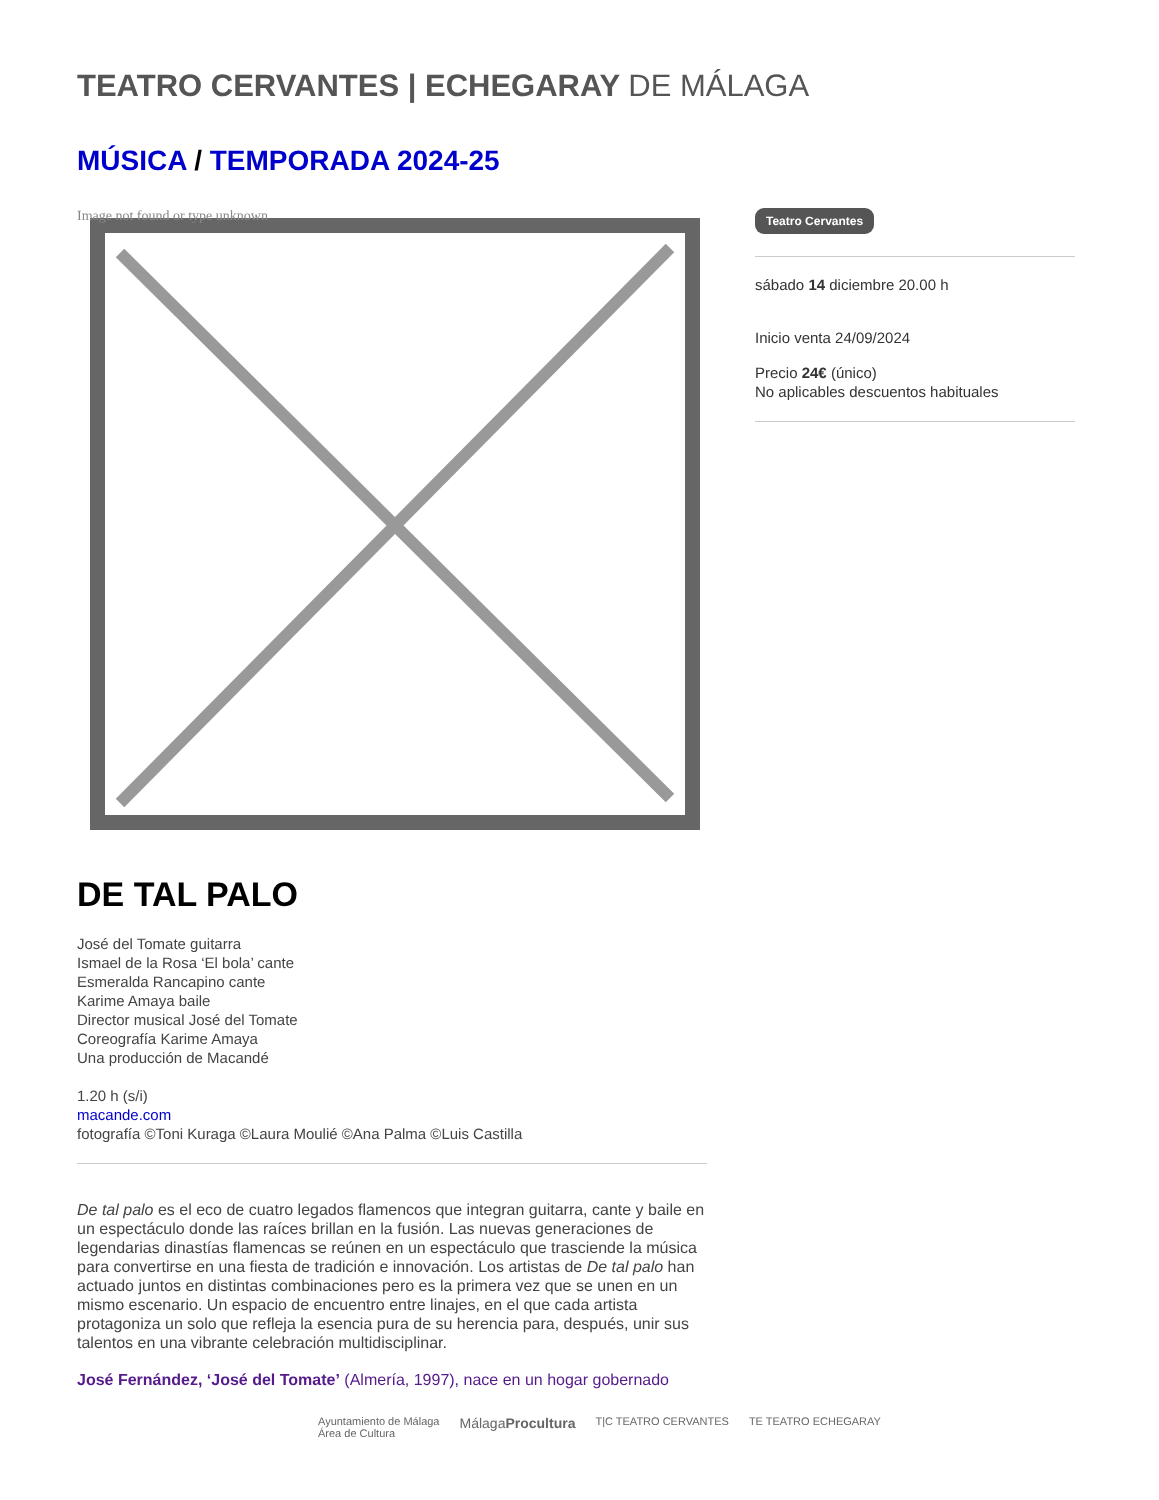TEATRO CERVANTES | ECHEGARAY DE MÁLAGA
MÚSICA / TEMPORADA 2024-25
Image not found or type unknown
DE TAL PALO
José del Tomate guitarra
Ismael de la Rosa ‘El bola’ cante
Esmeralda Rancapino cante
Karime Amaya baile
Director musical José del Tomate
Coreografía Karime Amaya
Una producción de Macandé
1.20 h (s/i)
macande.com
fotografía ©Toni Kuraga ©Laura Moulié ©Ana Palma ©Luis Castilla
De tal palo es el eco de cuatro legados flamencos que integran guitarra, cante y baile en un espectáculo donde las raíces brillan en la fusión. Las nuevas generaciones de legendarias dinastías flamencas se reúnen en un espectáculo que trasciende la música para convertirse en una fiesta de tradición e innovación. Los artistas de De tal palo han actuado juntos en distintas combinaciones pero es la primera vez que se unen en un mismo escenario. Un espacio de encuentro entre linajes, en el que cada artista protagoniza un solo que refleja la esencia pura de su herencia para, después, unir sus talentos en una vibrante celebración multidisciplinar.
José Fernández, ‘José del Tomate’ (Almería, 1997), nace en un hogar gobernado
Teatro Cervantes
sábado 14 diciembre 20.00 h
Inicio venta 24/09/2024
Precio 24€ (único)
No aplicables descuentos habituales
Ayuntamiento de Málaga
Área de Cultura MálagaProcultura T|C TEATRO CERVANTES TE TEATRO ECHEGARAY